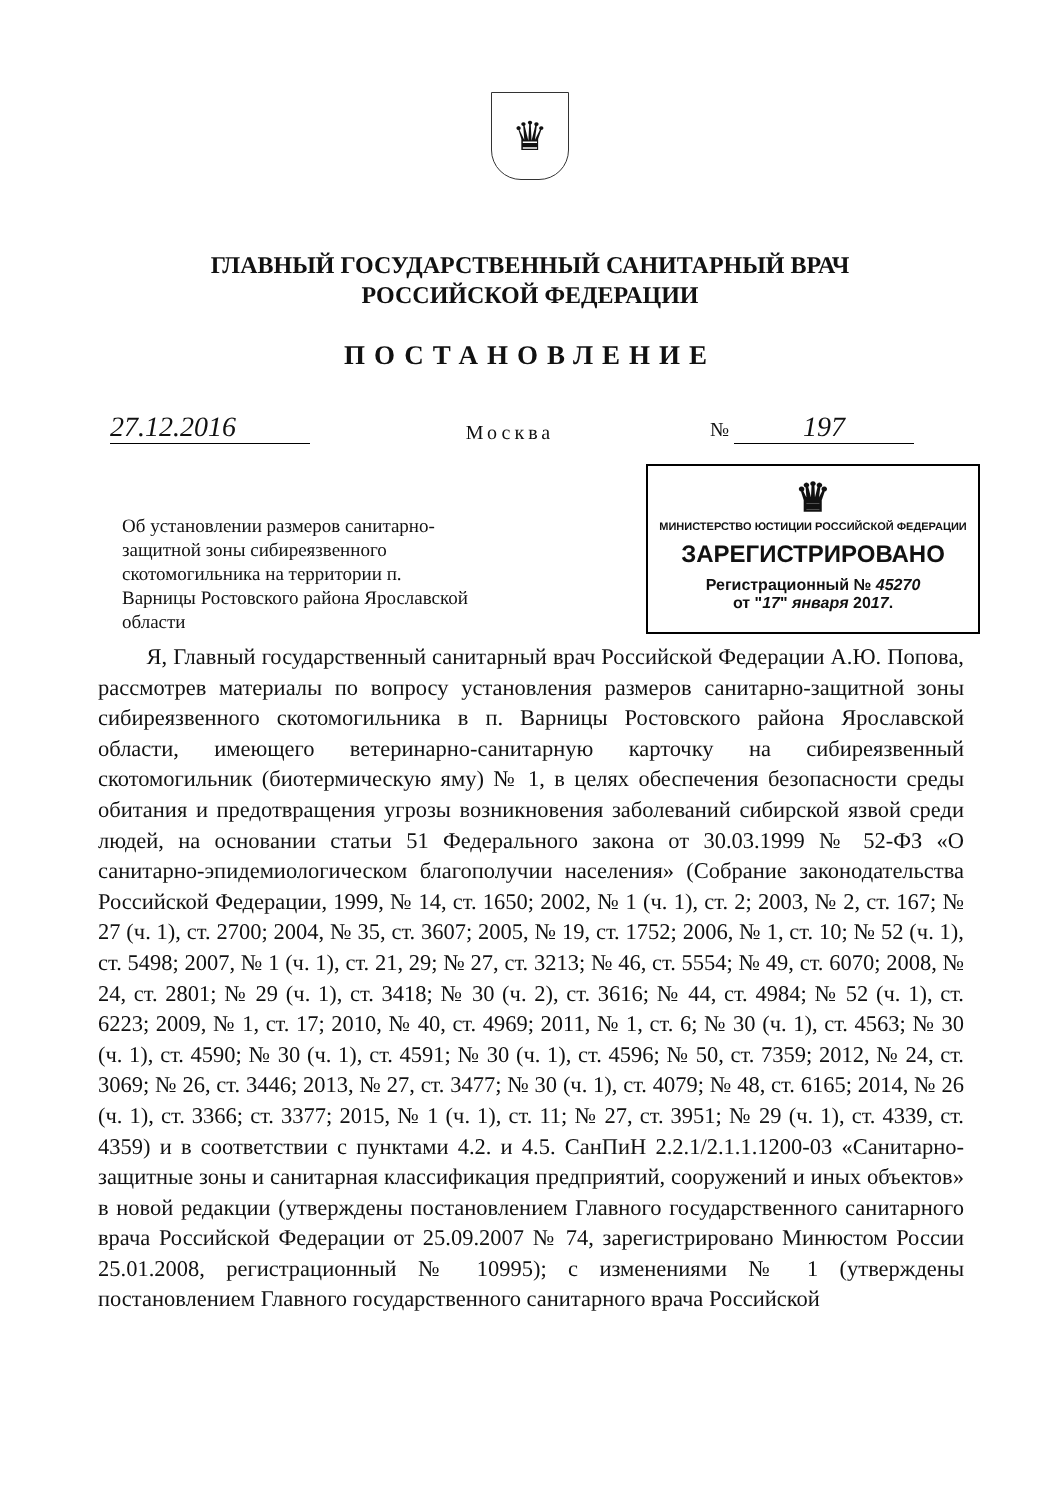♛
ГЛАВНЫЙ ГОСУДАРСТВЕННЫЙ САНИТАРНЫЙ ВРАЧ
РОССИЙСКОЙ ФЕДЕРАЦИИ
ПОСТАНОВЛЕНИЕ
27.12.2016
Москва
№ 197
Об установлении размеров санитарно-защитной зоны сибиреязвенного скотомогильника на территории п. Варницы Ростовского района Ярославской области
♛
МИНИСТЕРСТВО ЮСТИЦИИ РОССИЙСКОЙ ФЕДЕРАЦИИ
ЗАРЕГИСТРИРОВАНО
Регистрационный № 45270
от "17" января 2017.
Я, Главный государственный санитарный врач Российской Федерации А.Ю. Попова, рассмотрев материалы по вопросу установления размеров санитарно-защитной зоны сибиреязвенного скотомогильника в п. Варницы Ростовского района Ярославской области, имеющего ветеринарно-санитарную карточку на сибиреязвенный скотомогильник (биотермическую яму) № 1, в целях обеспечения безопасности среды обитания и предотвращения угрозы возникновения заболеваний сибирской язвой среди людей, на основании статьи 51 Федерального закона от 30.03.1999 № 52-ФЗ «О санитарно-эпидемиологическом благополучии населения» (Собрание законодательства Российской Федерации, 1999, № 14, ст. 1650; 2002, № 1 (ч. 1), ст. 2; 2003, № 2, ст. 167; № 27 (ч. 1), ст. 2700; 2004, № 35, ст. 3607; 2005, № 19, ст. 1752; 2006, № 1, ст. 10; № 52 (ч. 1), ст. 5498; 2007, № 1 (ч. 1), ст. 21, 29; № 27, ст. 3213; № 46, ст. 5554; № 49, ст. 6070; 2008, № 24, ст. 2801; № 29 (ч. 1), ст. 3418; № 30 (ч. 2), ст. 3616; № 44, ст. 4984; № 52 (ч. 1), ст. 6223; 2009, № 1, ст. 17; 2010, № 40, ст. 4969; 2011, № 1, ст. 6; № 30 (ч. 1), ст. 4563; № 30 (ч. 1), ст. 4590; № 30 (ч. 1), ст. 4591; № 30 (ч. 1), ст. 4596; № 50, ст. 7359; 2012, № 24, ст. 3069; № 26, ст. 3446; 2013, № 27, ст. 3477; № 30 (ч. 1), ст. 4079; № 48, ст. 6165; 2014, № 26 (ч. 1), ст. 3366; ст. 3377; 2015, № 1 (ч. 1), ст. 11; № 27, ст. 3951; № 29 (ч. 1), ст. 4339, ст. 4359) и в соответствии с пунктами 4.2. и 4.5. СанПиН 2.2.1/2.1.1.1200-03 «Санитарно-защитные зоны и санитарная классификация предприятий, сооружений и иных объектов» в новой редакции (утверждены постановлением Главного государственного санитарного врача Российской Федерации от 25.09.2007 № 74, зарегистрировано Минюстом России 25.01.2008, регистрационный № 10995); с изменениями № 1 (утверждены постановлением Главного государственного санитарного врача Российской